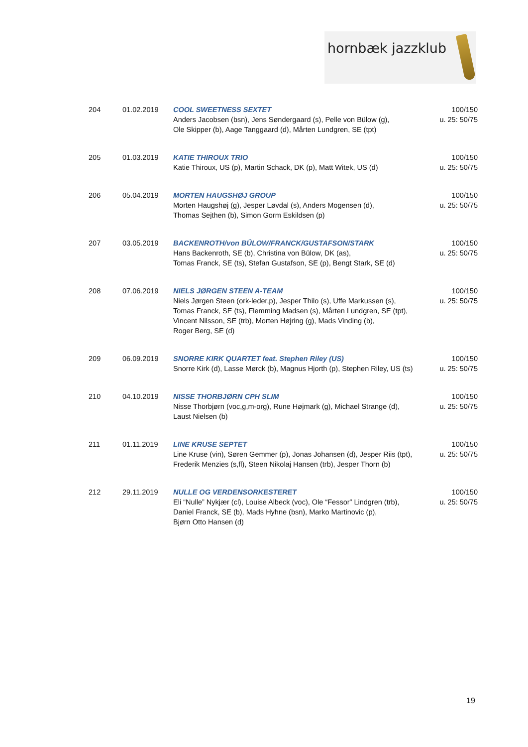hornbæk jazzklub
| 204 | 01.02.2019 | COOL SWEETNESS SEXTET Anders Jacobsen (bsn), Jens Søndergaard (s), Pelle von Bülow (g), Ole Skipper (b), Aage Tanggaard (d), Mårten Lundgren, SE (tpt) | 100/150 u. 25: 50/75 |
| 205 | 01.03.2019 | KATIE THIROUX TRIO Katie Thiroux, US (p), Martin Schack, DK (p), Matt Witek, US (d) | 100/150 u. 25: 50/75 |
| 206 | 05.04.2019 | MORTEN HAUGSHØJ GROUP Morten Haugshøj (g), Jesper Løvdal (s), Anders Mogensen (d), Thomas Sejthen (b), Simon Gorm Eskildsen (p) | 100/150 u. 25: 50/75 |
| 207 | 03.05.2019 | BACKENROTH/von BÜLOW/FRANCK/GUSTAFSON/STARK Hans Backenroth, SE (b), Christina von Bülow, DK (as), Tomas Franck, SE (ts), Stefan Gustafson, SE (p), Bengt Stark, SE (d) | 100/150 u. 25: 50/75 |
| 208 | 07.06.2019 | NIELS JØRGEN STEEN A-TEAM Niels Jørgen Steen (ork-leder,p), Jesper Thilo (s), Uffe Markussen (s), Tomas Franck, SE (ts), Flemming Madsen (s), Mårten Lundgren, SE (tpt), Vincent Nilsson, SE (trb), Morten Højring (g), Mads Vinding (b), Roger Berg, SE (d) | 100/150 u. 25: 50/75 |
| 209 | 06.09.2019 | SNORRE KIRK QUARTET feat. Stephen Riley (US) Snorre Kirk (d), Lasse Mørck (b), Magnus Hjorth (p), Stephen Riley, US (ts) | 100/150 u. 25: 50/75 |
| 210 | 04.10.2019 | NISSE THORBJØRN CPH SLIM Nisse Thorbjørn (voc,g,m-org), Rune Højmark (g), Michael Strange (d), Laust Nielsen (b) | 100/150 u. 25: 50/75 |
| 211 | 01.11.2019 | LINE KRUSE SEPTET Line Kruse (vin), Søren Gemmer (p), Jonas Johansen (d), Jesper Riis (tpt), Frederik Menzies (s,fl), Steen Nikolaj Hansen (trb), Jesper Thorn (b) | 100/150 u. 25: 50/75 |
| 212 | 29.11.2019 | NULLE OG VERDENSORKESTERET Eli “Nulle” Nykjær (cl), Louise Albeck (voc), Ole “Fessor” Lindgren (trb), Daniel Franck, SE (b), Mads Hyhne (bsn), Marko Martinovic (p), Bjørn Otto Hansen (d) | 100/150 u. 25: 50/75 |
19